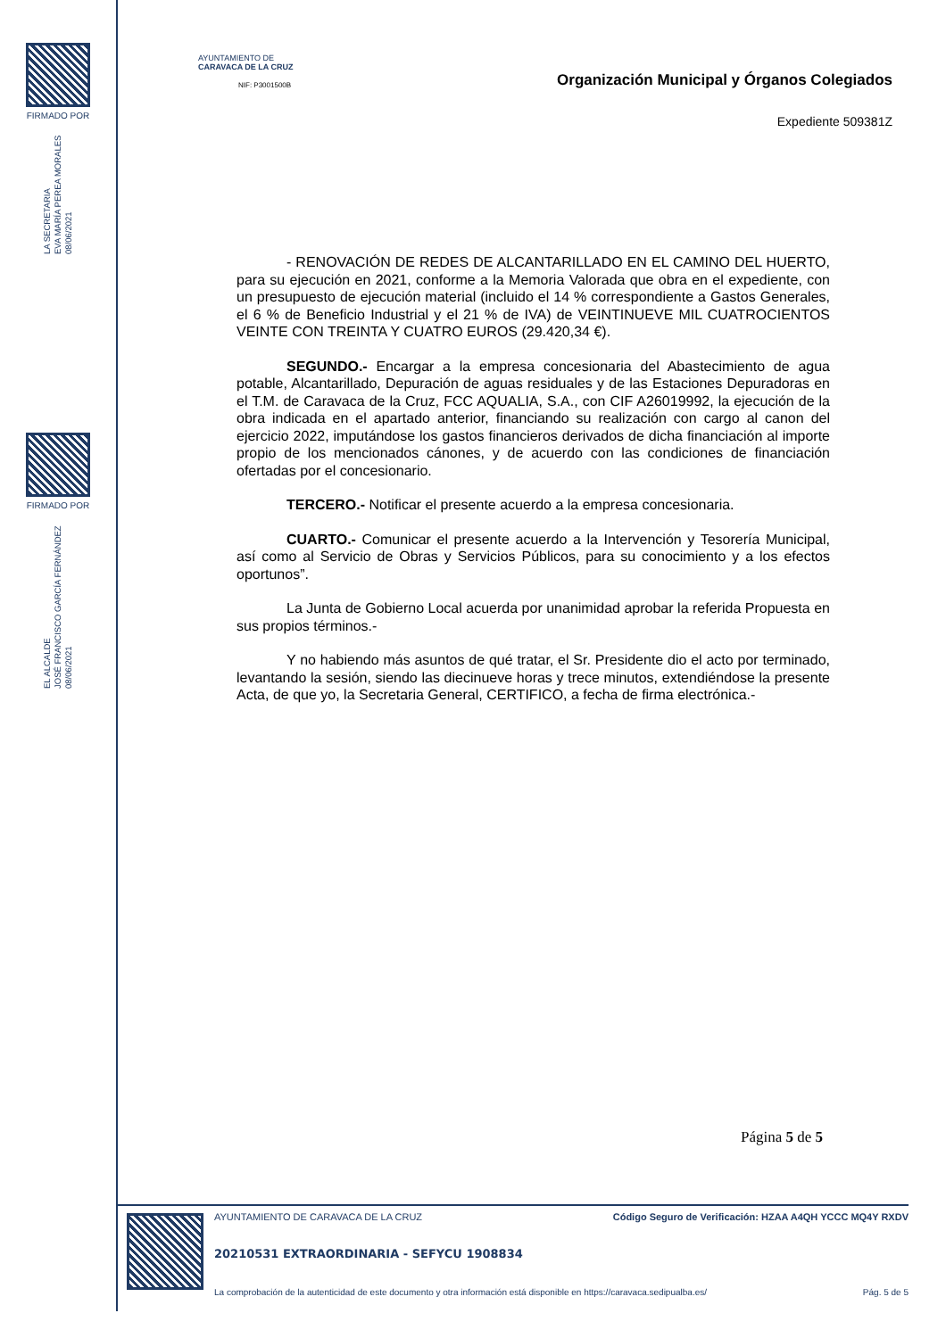FIRMADO POR
LA SECRETARIA
EVA MARÍA PEREA MORALES
08/06/2021
FIRMADO POR
EL ALCALDE
JOSÉ FRANCISCO GARCÍA FERNÁNDEZ
08/06/2021
AYUNTAMIENTO DE
CARAVACA DE LA CRUZ
NIF: P3001500B
Organización Municipal y Órganos Colegiados
Expediente 509381Z
- RENOVACIÓN DE REDES DE ALCANTARILLADO EN EL CAMINO DEL HUERTO, para su ejecución en 2021, conforme a la Memoria Valorada que obra en el expediente, con un presupuesto de ejecución material (incluido el 14 % correspondiente a Gastos Generales, el 6 % de Beneficio Industrial y el 21 % de IVA) de VEINTINUEVE MIL CUATROCIENTOS VEINTE CON TREINTA Y CUATRO EUROS (29.420,34 €).
SEGUNDO.- Encargar a la empresa concesionaria del Abastecimiento de agua potable, Alcantarillado, Depuración de aguas residuales y de las Estaciones Depuradoras en el T.M. de Caravaca de la Cruz, FCC AQUALIA, S.A., con CIF A26019992, la ejecución de la obra indicada en el apartado anterior, financiando su realización con cargo al canon del ejercicio 2022, imputándose los gastos financieros derivados de dicha financiación al importe propio de los mencionados cánones, y de acuerdo con las condiciones de financiación ofertadas por el concesionario.
TERCERO.- Notificar el presente acuerdo a la empresa concesionaria.
CUARTO.- Comunicar el presente acuerdo a la Intervención y Tesorería Municipal, así como al Servicio de Obras y Servicios Públicos, para su conocimiento y a los efectos oportunos”.
La Junta de Gobierno Local acuerda por unanimidad aprobar la referida Propuesta en sus propios términos.-
Y no habiendo más asuntos de qué tratar, el Sr. Presidente dio el acto por terminado, levantando la sesión, siendo las diecinueve horas y trece minutos, extendiéndose la presente Acta, de que yo, la Secretaria General, CERTIFICO, a fecha de firma electrónica.-
Página 5 de 5
AYUNTAMIENTO DE CARAVACA DE LA CRUZ Código Seguro de Verificación: HZAA A4QH YCCC MQ4Y RXDV
20210531 EXTRAORDINARIA - SEFYCU 1908834
La comprobación de la autenticidad de este documento y otra información está disponible en https://caravaca.sedipualba.es/ Pág. 5 de 5